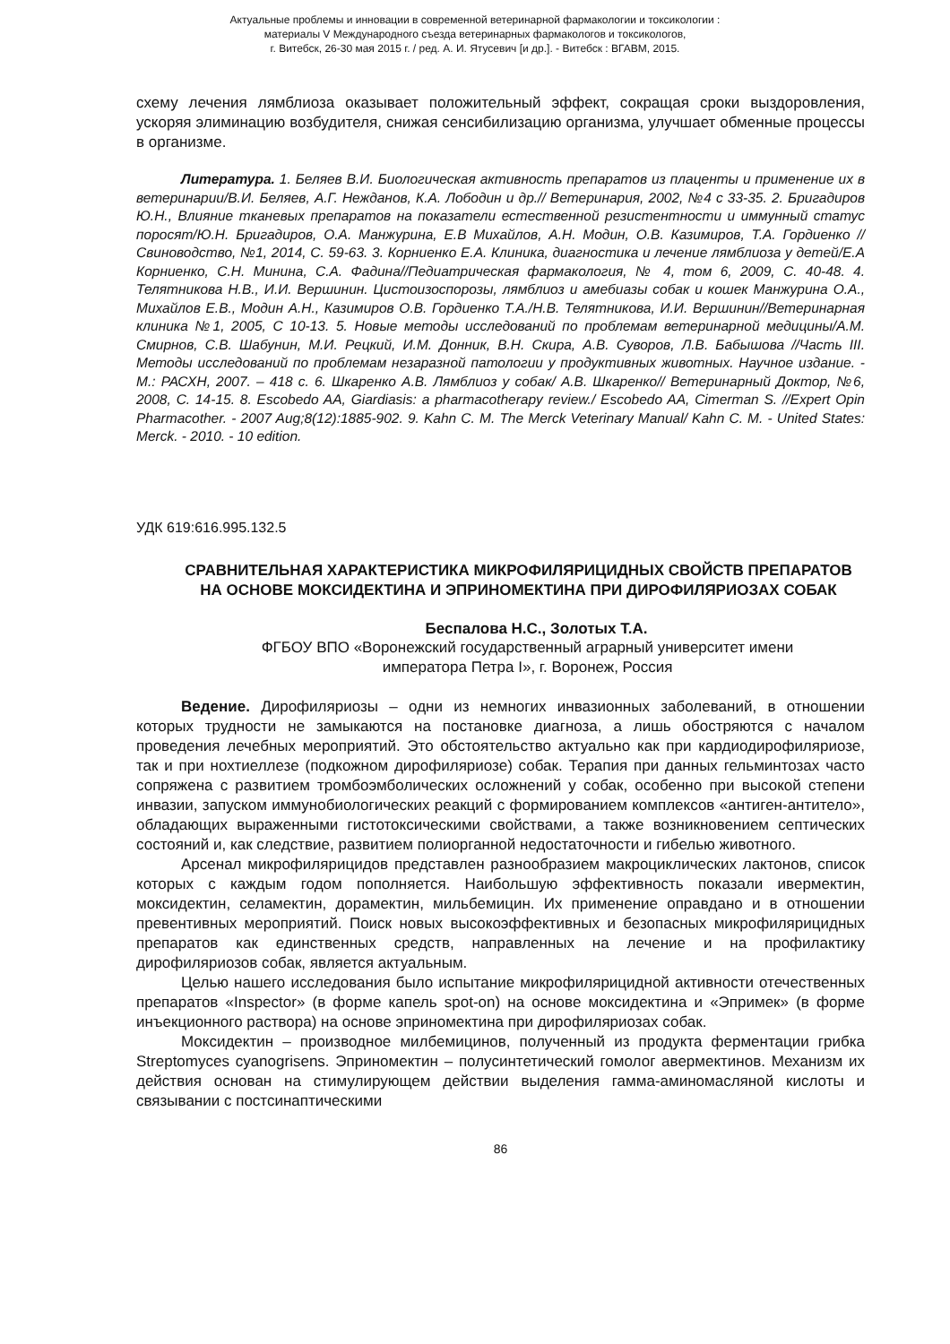Актуальные проблемы и инновации в современной ветеринарной фармакологии и токсикологии :
материалы V Международного съезда ветеринарных фармакологов и токсикологов,
г. Витебск, 26-30 мая 2015 г. / ред. А. И. Ятусевич [и др.]. - Витебск : ВГАВМ, 2015.
схему лечения лямблиоза оказывает положительный эффект, сокращая сроки выздоровления, ускоряя элиминацию возбудителя, снижая сенсибилизацию организма, улучшает обменные процессы в организме.
Литература. 1. Беляев В.И. Биологическая активность препаратов из плаценты и применение их в ветеринарии/В.И. Беляев, А.Г. Нежданов, К.А. Лободин и др.// Ветеринария, 2002, №4 с 33-35. 2. Бригадиров Ю.Н., Влияние тканевых препаратов на показатели естественной резистентности и иммунный статус поросят/Ю.Н. Бригадиров, О.А. Манжурина, Е.В Михайлов, А.Н. Модин, О.В. Казимиров, Т.А. Гордиенко //Свиноводство, №1, 2014, С. 59-63. 3. Корниенко Е.А. Клиника, диагностика и лечение лямблиоза у детей/Е.А Корниенко, С.Н. Минина, С.А. Фадина//Педиатрическая фармакология, № 4, том 6, 2009, С. 40-48. 4. Телятникова Н.В., И.И. Вершинин. Цистоизоспорозы, лямблиоз и амебиазы собак и кошек Манжурина О.А., Михайлов Е.В., Модин А.Н., Казимиров О.В. Гордиенко Т.А./Н.В. Телятникова, И.И. Вершинин//Ветеринарная клиника №1, 2005, С 10-13. 5. Новые методы исследований по проблемам ветеринарной медицины/А.М. Смирнов, С.В. Шабунин, М.И. Рецкий, И.М. Донник, В.Н. Скира, А.В. Суворов, Л.В. Бабышова //Часть III. Методы исследований по проблемам незаразной патологии у продуктивных животных. Научное издание. - М.: РАСХН, 2007. – 418 с. 6. Шкаренко А.В. Лямблиоз у собак/ А.В. Шкаренко// Ветеринарный Доктор, №6, 2008, С. 14-15. 8. Escobedo AA, Giardiasis: a pharmacotherapy review./ Escobedo AA, Cimerman S. //Expert Opin Pharmacother. - 2007 Aug;8(12):1885-902. 9. Kahn C. M. The Merck Veterinary Manual/ Kahn C. M. - United States: Merck. - 2010. - 10 edition.
УДК 619:616.995.132.5
СРАВНИТЕЛЬНАЯ ХАРАКТЕРИСТИКА МИКРОФИЛЯРИЦИДНЫХ СВОЙСТВ ПРЕПАРАТОВ НА ОСНОВЕ МОКСИДЕКТИНА И ЭПРИНОМЕКТИНА ПРИ ДИРОФИЛЯРИОЗАХ СОБАК
Беспалова Н.С., Золотых Т.А.
ФГБОУ ВПО «Воронежский государственный аграрный университет имени
императора Петра I», г. Воронеж, Россия
Ведение. Дирофиляриозы – одни из немногих инвазионных заболеваний, в отношении которых трудности не замыкаются на постановке диагноза, а лишь обостряются с началом проведения лечебных мероприятий. Это обстоятельство актуально как при кардиодирофиляриозе, так и при нохтиеллезе (подкожном дирофиляриозе) собак. Терапия при данных гельминтозах часто сопряжена с развитием тромбоэмболических осложнений у собак, особенно при высокой степени инвазии, запуском иммунобиологических реакций с формированием комплексов «антиген-антитело», обладающих выраженными гистотоксическими свойствами, а также возникновением септических состояний и, как следствие, развитием полиорганной недостаточности и гибелью животного.
Арсенал микрофилярицидов представлен разнообразием макроциклических лактонов, список которых с каждым годом пополняется. Наибольшую эффективность показали ивермектин, моксидектин, селамектин, дорамектин, мильбемицин. Их применение оправдано и в отношении превентивных мероприятий. Поиск новых высокоэффективных и безопасных микрофилярицидных препаратов как единственных средств, направленных на лечение и на профилактику дирофиляриозов собак, является актуальным.
Целью нашего исследования было испытание микрофилярицидной активности отечественных препаратов «Inspector» (в форме капель spot-on) на основе моксидектина и «Эпримек» (в форме инъекционного раствора) на основе эприномектина при дирофиляриозах собак.
Моксидектин – производное милбемицинов, полученный из продукта ферментации грибка Streptomyces cyanogrisens. Эприномектин – полусинтетический гомолог авермектинов. Механизм их действия основан на стимулирующем действии выделения гамма-аминомасляной кислоты и связывании с постсинаптическими
86